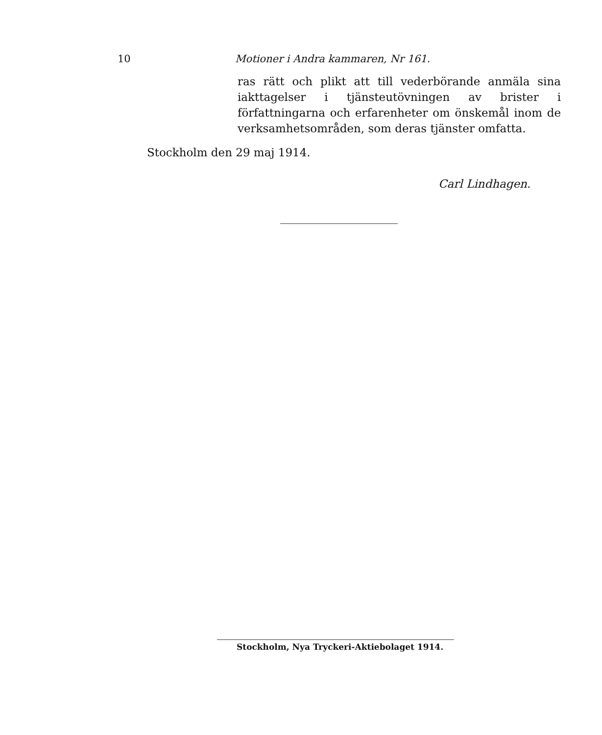10 Motioner i Andra kammaren, Nr 161.
ras rätt och plikt att till vederbörande anmäla sina iakttagelser i tjänsteutövningen av brister i författningarna och erfarenheter om önskemål inom de verksamhetsområden, som deras tjänster omfatta.
Stockholm den 29 maj 1914.
Carl Lindhagen.
Stockholm, Nya Tryckeri-Aktiebolaget 1914.